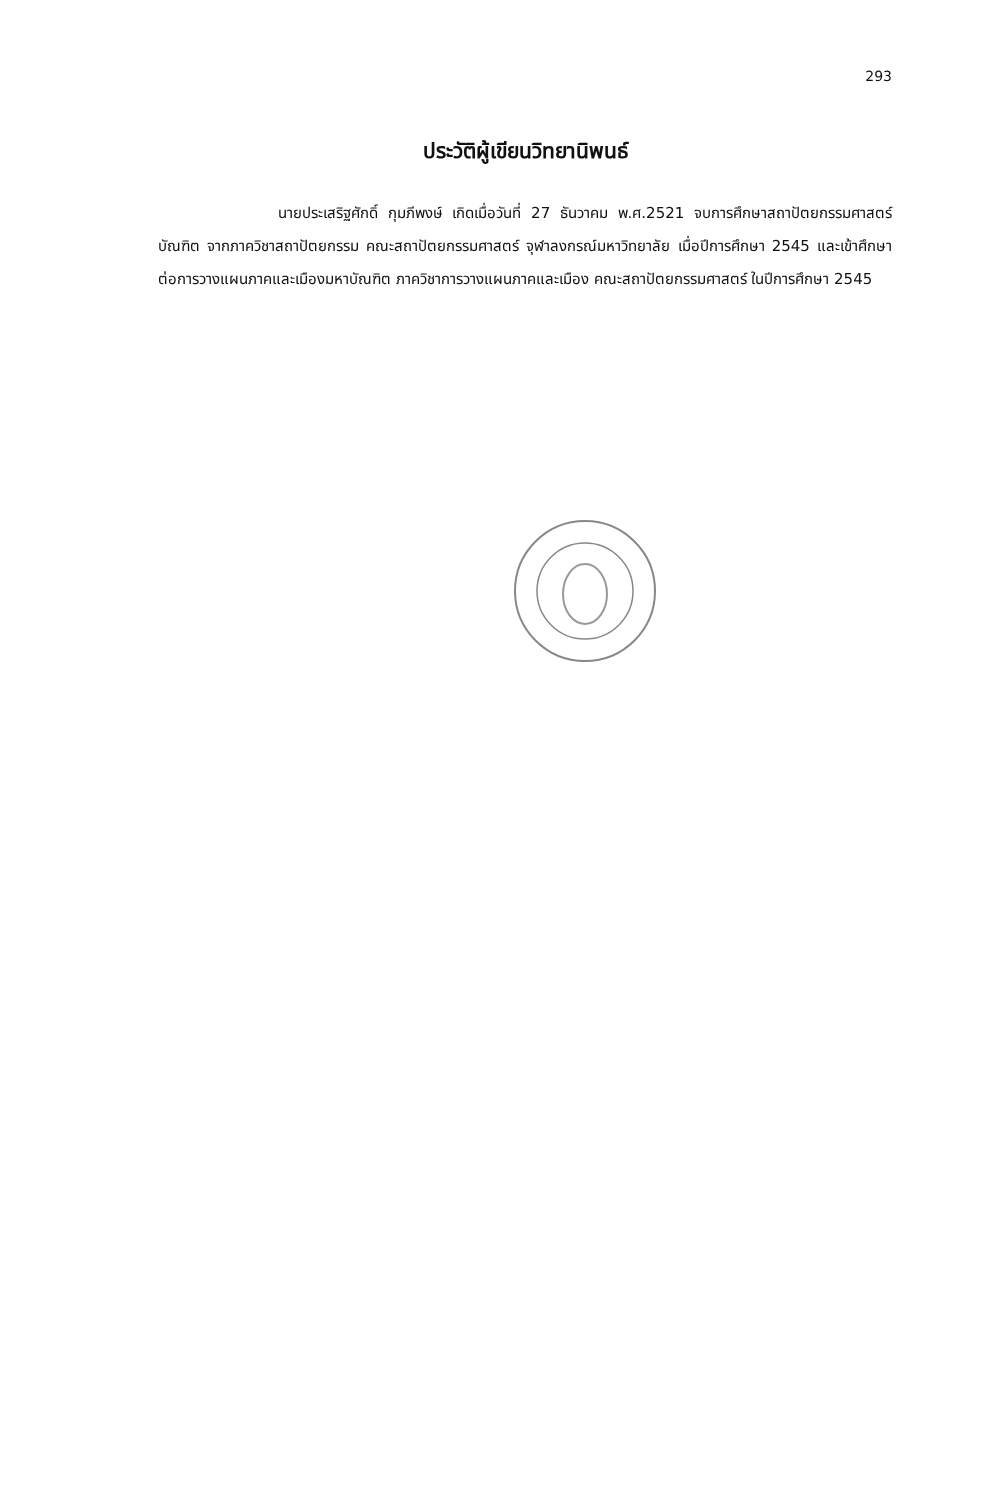293
ประวัติผู้เขียนวิทยานิพนธ์
นายประเสริฐศักดิ์ กุมภีพงษ์ เกิดเมื่อวันที่ 27 ธันวาคม พ.ศ.2521 จบการศึกษาสถาปัตยกรรมศาสตร์บัณฑิต จากภาควิชาสถาปัตยกรรม คณะสถาปัตยกรรมศาสตร์ จุฬาลงกรณ์มหาวิทยาลัย เมื่อปีการศึกษา 2545 และเข้าศึกษาต่อการวางแผนภาคและเมืองมหาบัณฑิต ภาควิชาการวางแผนภาคและเมือง คณะสถาปัตยกรรมศาสตร์ ในปีการศึกษา 2545